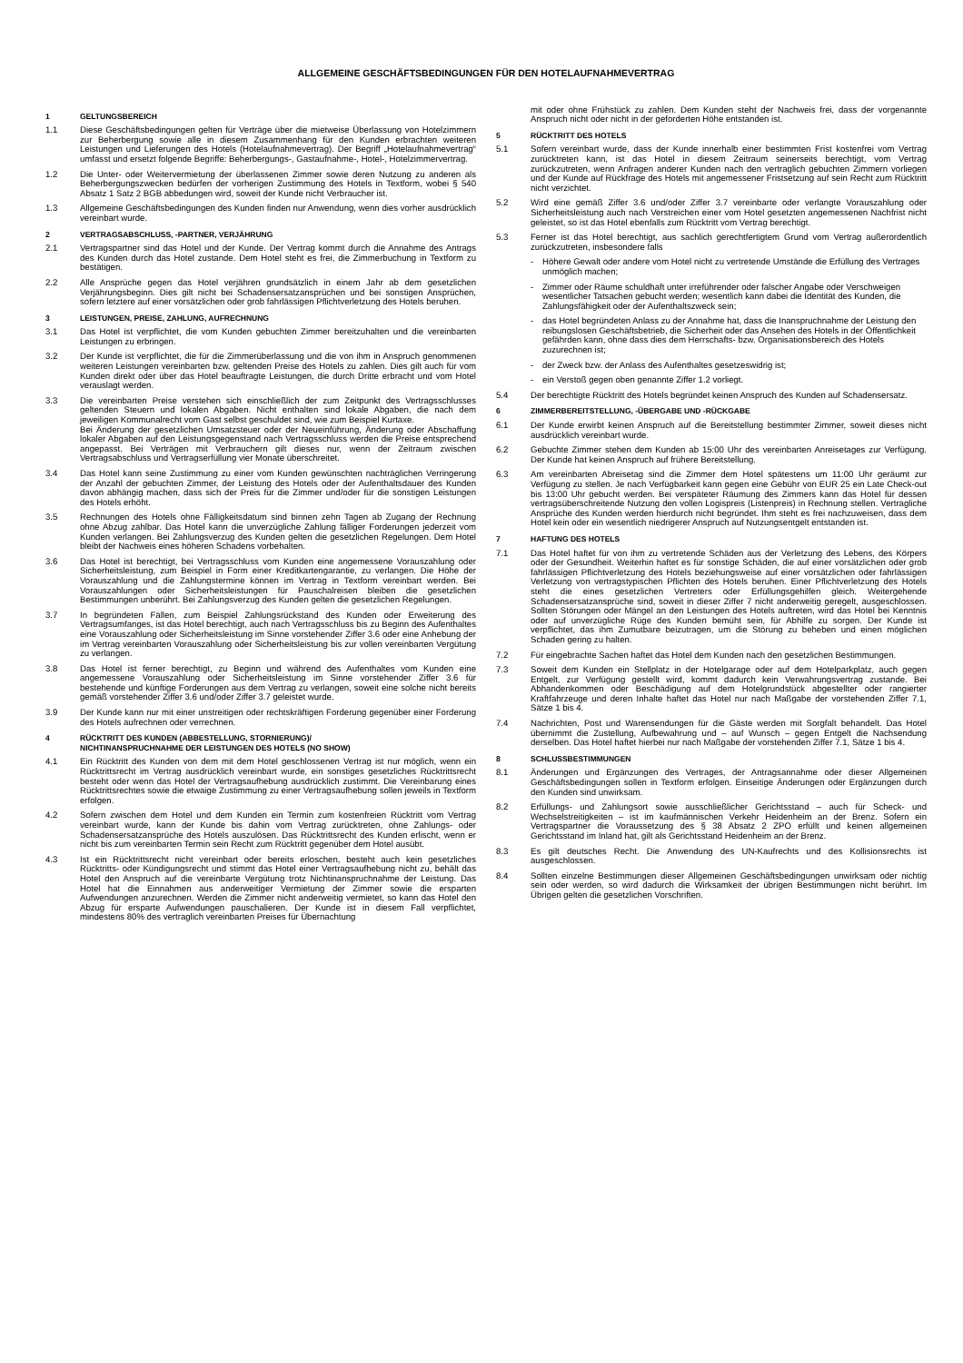ALLGEMEINE GESCHÄFTSBEDINGUNGEN FÜR DEN HOTELAUFNAHMEVERTRAG
1 GELTUNGSBEREICH
1.1 Diese Geschäftsbedingungen gelten für Verträge über die mietweise Überlassung von Hotelzimmern zur Beherbergung sowie alle in diesem Zusammenhang für den Kunden erbrachten weiteren Leistungen und Lieferungen des Hotels (Hotelaufnahmevertrag). Der Begriff „Hotelaufnahmevertrag“ umfasst und ersetzt folgende Begriffe: Beherbergungs-, Gastaufnahme-, Hotel-, Hotelzimmervertrag.
1.2 Die Unter- oder Weitervermietung der überlassenen Zimmer sowie deren Nutzung zu anderen als Beherbergungszwecken bedürfen der vorherigen Zustimmung des Hotels in Textform, wobei § 540 Absatz 1 Satz 2 BGB abbedungen wird, soweit der Kunde nicht Verbraucher ist.
1.3 Allgemeine Geschäftsbedingungen des Kunden finden nur Anwendung, wenn dies vorher ausdrücklich vereinbart wurde.
2 VERTRAGSABSCHLUSS, -PARTNER, VERJÄHRUNG
2.1 Vertragspartner sind das Hotel und der Kunde. Der Vertrag kommt durch die Annahme des Antrags des Kunden durch das Hotel zustande. Dem Hotel steht es frei, die Zimmerbuchung in Textform zu bestätigen.
2.2 Alle Ansprüche gegen das Hotel verjähren grundsätzlich in einem Jahr ab dem gesetzlichen Verjährungsbeginn. Dies gilt nicht bei Schadensersatzansprüchen und bei sonstigen Ansprüchen, sofern letztere auf einer vorsätzlichen oder grob fahrlässigen Pflichtverletzung des Hotels beruhen.
3 LEISTUNGEN, PREISE, ZAHLUNG, AUFRECHNUNG
3.1 Das Hotel ist verpflichtet, die vom Kunden gebuchten Zimmer bereitzuhalten und die vereinbarten Leistungen zu erbringen.
3.2 Der Kunde ist verpflichtet, die für die Zimmerüberlassung und die von ihm in Anspruch genommenen weiteren Leistungen vereinbarten bzw. geltenden Preise des Hotels zu zahlen. Dies gilt auch für vom Kunden direkt oder über das Hotel beauftragte Leistungen, die durch Dritte erbracht und vom Hotel verauslagt werden.
3.3 Die vereinbarten Preise verstehen sich einschließlich der zum Zeitpunkt des Vertragsschlusses geltenden Steuern und lokalen Abgaben. Nicht enthalten sind lokale Abgaben, die nach dem jeweiligen Kommunalrecht vom Gast selbst geschuldet sind, wie zum Beispiel Kurtaxe.
Bei Änderung der gesetzlichen Umsatzsteuer oder der Neueinführung, Änderung oder Abschaffung lokaler Abgaben auf den Leistungsgegenstand nach Vertragsschluss werden die Preise entsprechend angepasst. Bei Verträgen mit Verbrauchern gilt dieses nur, wenn der Zeitraum zwischen Vertragsabschluss und Vertragserfüllung vier Monate überschreitet.
3.4 Das Hotel kann seine Zustimmung zu einer vom Kunden gewünschten nachträglichen Verringerung der Anzahl der gebuchten Zimmer, der Leistung des Hotels oder der Aufenthaltsdauer des Kunden davon abhängig machen, dass sich der Preis für die Zimmer und/oder für die sonstigen Leistungen des Hotels erhöht.
3.5 Rechnungen des Hotels ohne Fälligkeitsdatum sind binnen zehn Tagen ab Zugang der Rechnung ohne Abzug zahlbar. Das Hotel kann die unverzügliche Zahlung fälliger Forderungen jederzeit vom Kunden verlangen. Bei Zahlungsverzug des Kunden gelten die gesetzlichen Regelungen. Dem Hotel bleibt der Nachweis eines höheren Schadens vorbehalten.
3.6 Das Hotel ist berechtigt, bei Vertragsschluss vom Kunden eine angemessene Vorauszahlung oder Sicherheitsleistung, zum Beispiel in Form einer Kreditkartengarantie, zu verlangen. Die Höhe der Vorauszahlung und die Zahlungstermine können im Vertrag in Textform vereinbart werden. Bei Vorauszahlungen oder Sicherheitsleistungen für Pauschalreisen bleiben die gesetzlichen Bestimmungen unberührt. Bei Zahlungsverzug des Kunden gelten die gesetzlichen Regelungen.
3.7 In begründeten Fällen, zum Beispiel Zahlungsrückstand des Kunden oder Erweiterung des Vertragsumfanges, ist das Hotel berechtigt, auch nach Vertragsschluss bis zu Beginn des Aufenthaltes eine Vorauszahlung oder Sicherheitsleistung im Sinne vorstehender Ziffer 3.6 oder eine Anhebung der im Vertrag vereinbarten Vorauszahlung oder Sicherheitsleistung bis zur vollen vereinbarten Vergütung zu verlangen.
3.8 Das Hotel ist ferner berechtigt, zu Beginn und während des Aufenthaltes vom Kunden eine angemessene Vorauszahlung oder Sicherheitsleistung im Sinne vorstehender Ziffer 3.6 für bestehende und künftige Forderungen aus dem Vertrag zu verlangen, soweit eine solche nicht bereits gemäß vorstehender Ziffer 3.6 und/oder Ziffer 3.7 geleistet wurde.
3.9 Der Kunde kann nur mit einer unstreitigen oder rechtskräftigen Forderung gegenüber einer Forderung des Hotels aufrechnen oder verrechnen.
4 RÜCKTRITT DES KUNDEN (ABBESTELLUNG, STORNIERUNG)/
NICHTINANSPRUCHNAHME DER LEISTUNGEN DES HOTELS (NO SHOW)
4.1 Ein Rücktritt des Kunden von dem mit dem Hotel geschlossenen Vertrag ist nur möglich, wenn ein Rücktrittsrecht im Vertrag ausdrücklich vereinbart wurde, ein sonstiges gesetzliches Rücktrittsrecht besteht oder wenn das Hotel der Vertragsaufhebung ausdrücklich zustimmt. Die Vereinbarung eines Rücktrittsrechtes sowie die etwaige Zustimmung zu einer Vertragsaufhebung sollen jeweils in Textform erfolgen.
4.2 Sofern zwischen dem Hotel und dem Kunden ein Termin zum kostenfreien Rücktritt vom Vertrag vereinbart wurde, kann der Kunde bis dahin vom Vertrag zurücktreten, ohne Zahlungs- oder Schadensersatzansprüche des Hotels auszulösen. Das Rücktrittsrecht des Kunden erlischt, wenn er nicht bis zum vereinbarten Termin sein Recht zum Rücktritt gegenüber dem Hotel ausübt.
4.3 Ist ein Rücktrittsrecht nicht vereinbart oder bereits erloschen, besteht auch kein gesetzliches Rücktritts- oder Kündigungsrecht und stimmt das Hotel einer Vertragsaufhebung nicht zu, behält das Hotel den Anspruch auf die vereinbarte Vergütung trotz Nichtinanspruchnahme der Leistung. Das Hotel hat die Einnahmen aus anderweitiger Vermietung der Zimmer sowie die ersparten Aufwendungen anzurechnen. Werden die Zimmer nicht anderweitig vermietet, so kann das Hotel den Abzug für ersparte Aufwendungen pauschalieren. Der Kunde ist in diesem Fall verpflichtet, mindestens 80% des vertraglich vereinbarten Preises für Übernachtung
mit oder ohne Frühstück zu zahlen. Dem Kunden steht der Nachweis frei, dass der vorgenannte Anspruch nicht oder nicht in der geforderten Höhe entstanden ist.
5 RÜCKTRITT DES HOTELS
5.1 Sofern vereinbart wurde, dass der Kunde innerhalb einer bestimmten Frist kostenfrei vom Vertrag zurücktreten kann, ist das Hotel in diesem Zeitraum seinerseits berechtigt, vom Vertrag zurückzutreten, wenn Anfragen anderer Kunden nach den vertraglich gebuchten Zimmern vorliegen und der Kunde auf Rückfrage des Hotels mit angemessener Fristsetzung auf sein Recht zum Rücktritt nicht verzichtet.
5.2 Wird eine gemäß Ziffer 3.6 und/oder Ziffer 3.7 vereinbarte oder verlangte Vorauszahlung oder Sicherheitsleistung auch nach Verstreichen einer vom Hotel gesetzten angemessenen Nachfrist nicht geleistet, so ist das Hotel ebenfalls zum Rücktritt vom Vertrag berechtigt.
5.3 Ferner ist das Hotel berechtigt, aus sachlich gerechtfertigtem Grund vom Vertrag außerordentlich zurückzutreten, insbesondere falls
- Höhere Gewalt oder andere vom Hotel nicht zu vertretende Umstände die Erfüllung des Vertrages unmöglich machen;
- Zimmer oder Räume schuldhaft unter irreführender oder falscher Angabe oder Verschweigen wesentlicher Tatsachen gebucht werden; wesentlich kann dabei die Identität des Kunden, die Zahlungsfähigkeit oder der Aufenthaltszweck sein;
- das Hotel begründeten Anlass zu der Annahme hat, dass die Inanspruchnahme der Leistung den reibungslosen Geschäftsbetrieb, die Sicherheit oder das Ansehen des Hotels in der Öffentlichkeit gefährden kann, ohne dass dies dem Herrschafts- bzw. Organisationsbereich des Hotels zuzurechnen ist;
- der Zweck bzw. der Anlass des Aufenthaltes gesetzeswidrig ist;
- ein Verstoß gegen oben genannte Ziffer 1.2 vorliegt.
5.4 Der berechtigte Rücktritt des Hotels begründet keinen Anspruch des Kunden auf Schadensersatz.
6 ZIMMERBEREITSTELLUNG, -ÜBERGABE UND -RÜCKGABE
6.1 Der Kunde erwirbt keinen Anspruch auf die Bereitstellung bestimmter Zimmer, soweit dieses nicht ausdrücklich vereinbart wurde.
6.2 Gebuchte Zimmer stehen dem Kunden ab 15:00 Uhr des vereinbarten Anreisetages zur Verfügung. Der Kunde hat keinen Anspruch auf frühere Bereitstellung.
6.3 Am vereinbarten Abreisetag sind die Zimmer dem Hotel spätestens um 11:00 Uhr geräumt zur Verfügung zu stellen. Je nach Verfügbarkeit kann gegen eine Gebühr von EUR 25 ein Late Check-out bis 13:00 Uhr gebucht werden. Bei verspäteter Räumung des Zimmers kann das Hotel für dessen vertragsüberschreitende Nutzung den vollen Logispreis (Listenpreis) in Rechnung stellen. Vertragliche Ansprüche des Kunden werden hierdurch nicht begründet. Ihm steht es frei nachzuweisen, dass dem Hotel kein oder ein wesentlich niedrigerer Anspruch auf Nutzungsentgelt entstanden ist.
7 HAFTUNG DES HOTELS
7.1 Das Hotel haftet für von ihm zu vertretende Schäden aus der Verletzung des Lebens, des Körpers oder der Gesundheit. Weiterhin haftet es für sonstige Schäden, die auf einer vorsätzlichen oder grob fahrlässigen Pflichtverletzung des Hotels beziehungsweise auf einer vorsätzlichen oder fahrlässigen Verletzung von vertragstypischen Pflichten des Hotels beruhen. Einer Pflichtverletzung des Hotels steht die eines gesetzlichen Vertreters oder Erfüllungsgehilfen gleich. Weitergehende Schadensersatzansprüche sind, soweit in dieser Ziffer 7 nicht anderweitig geregelt, ausgeschlossen. Sollten Störungen oder Mängel an den Leistungen des Hotels auftreten, wird das Hotel bei Kenntnis oder auf unverzügliche Rüge des Kunden bemüht sein, für Abhilfe zu sorgen. Der Kunde ist verpflichtet, das ihm Zumutbare beizutragen, um die Störung zu beheben und einen möglichen Schaden gering zu halten.
7.2 Für eingebrachte Sachen haftet das Hotel dem Kunden nach den gesetzlichen Bestimmungen.
7.3 Soweit dem Kunden ein Stellplatz in der Hotelgarage oder auf dem Hotelparkplatz, auch gegen Entgelt, zur Verfügung gestellt wird, kommt dadurch kein Verwahrungsvertrag zustande. Bei Abhandenkommen oder Beschädigung auf dem Hotelgrundstück abgestellter oder rangierter Kraftfahrzeuge und deren Inhalte haftet das Hotel nur nach Maßgabe der vorstehenden Ziffer 7.1, Sätze 1 bis 4.
7.4 Nachrichten, Post und Warensendungen für die Gäste werden mit Sorgfalt behandelt. Das Hotel übernimmt die Zustellung, Aufbewahrung und – auf Wunsch – gegen Entgelt die Nachsendung derselben. Das Hotel haftet hierbei nur nach Maßgabe der vorstehenden Ziffer 7.1, Sätze 1 bis 4.
8 SCHLUSSBESTIMMUNGEN
8.1 Änderungen und Ergänzungen des Vertrages, der Antragsannahme oder dieser Allgemeinen Geschäftsbedingungen sollen in Textform erfolgen. Einseitige Änderungen oder Ergänzungen durch den Kunden sind unwirksam.
8.2 Erfüllungs- und Zahlungsort sowie ausschließlicher Gerichtsstand – auch für Scheck- und Wechselstreitigkeiten – ist im kaufmännischen Verkehr Heidenheim an der Brenz. Sofern ein Vertragspartner die Voraussetzung des § 38 Absatz 2 ZPO erfüllt und keinen allgemeinen Gerichtsstand im Inland hat, gilt als Gerichtsstand Heidenheim an der Brenz.
8.3 Es gilt deutsches Recht. Die Anwendung des UN-Kaufrechts und des Kollisionsrechts ist ausgeschlossen.
8.4 Sollten einzelne Bestimmungen dieser Allgemeinen Geschäftsbedingungen unwirksam oder nichtig sein oder werden, so wird dadurch die Wirksamkeit der übrigen Bestimmungen nicht berührt. Im Übrigen gelten die gesetzlichen Vorschriften.